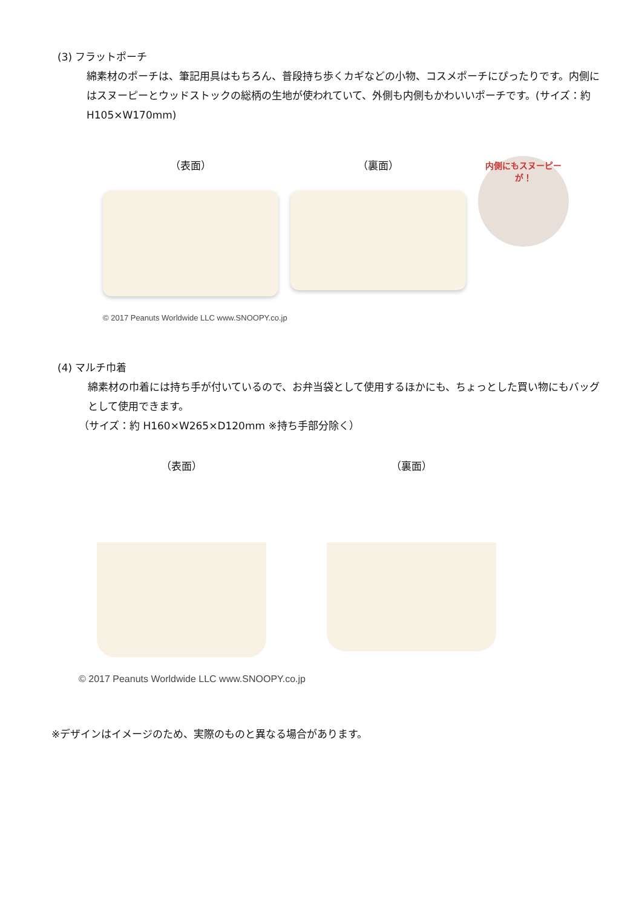(3) フラットポーチ
綿素材のポーチは、筆記用具はもちろん、普段持ち歩くカギなどの小物、コスメポーチにぴったりです。内側にはスヌーピーとウッドストックの総柄の生地が使われていて、外側も内側もかわいいポーチです。(サイズ：約 H105×W170mm)
（表面） （裏面）
内側にもスヌーピーが！
© 2017 Peanuts Worldwide LLC www.SNOOPY.co.jp
(4) マルチ巾着
綿素材の巾着には持ち手が付いているので、お弁当袋として使用するほかにも、ちょっとした買い物にもバッグとして使用できます。
（サイズ：約 H160×W265×D120mm ※持ち手部分除く）
（表面） （裏面）
© 2017 Peanuts Worldwide LLC www.SNOOPY.co.jp
※デザインはイメージのため、実際のものと異なる場合があります。